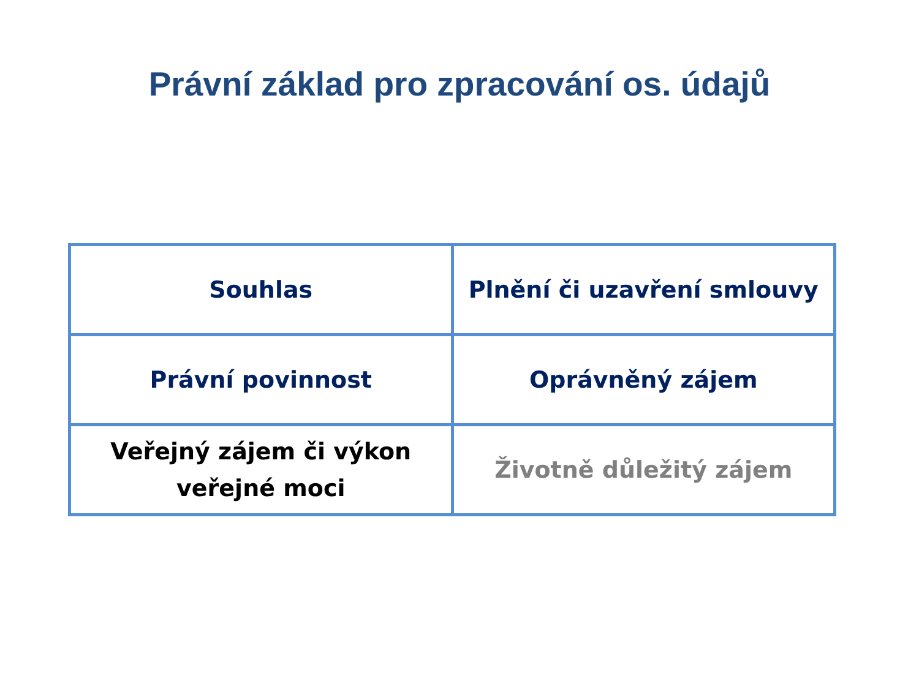Právní základ pro zpracování os. údajů
| Souhlas | Plnění či uzavření smlouvy |
| Právní povinnost | Oprávněný zájem |
| Veřejný zájem či výkon veřejné moci | Životně důležitý zájem |